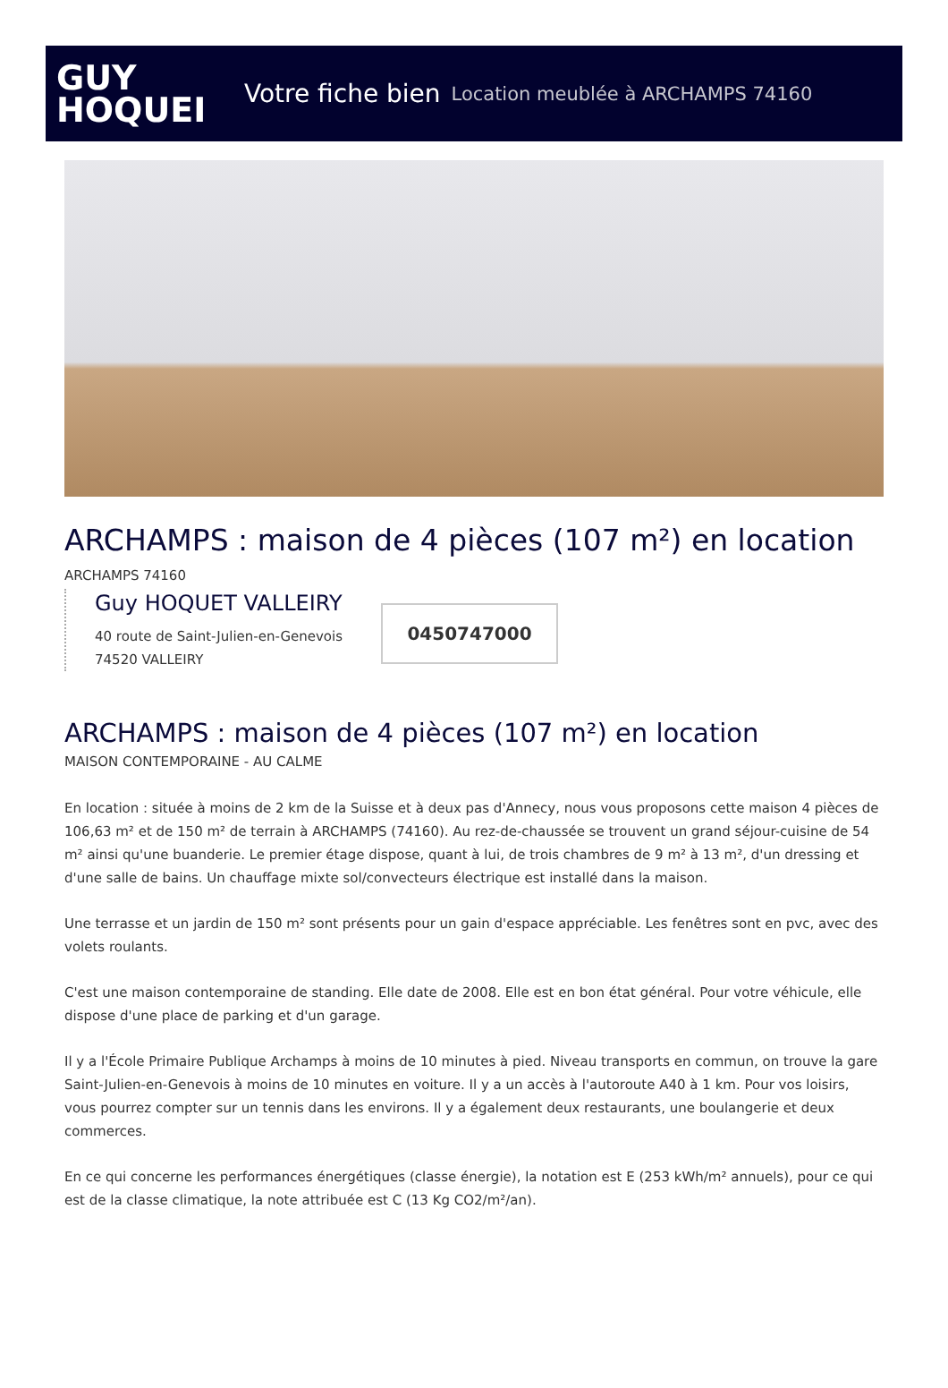GUY
HOQUEI
Votre fiche bien Location meublée à ARCHAMPS 74160
ARCHAMPS : maison de 4 pièces (107 m²) en location
ARCHAMPS 74160
Guy HOQUET VALLEIRY
40 route de Saint-Julien-en-Genevois
74520 VALLEIRY
0450747000
ARCHAMPS : maison de 4 pièces (107 m²) en location
MAISON CONTEMPORAINE - AU CALME
En location : située à moins de 2 km de la Suisse et à deux pas d'Annecy, nous vous proposons cette maison 4 pièces de 106,63 m² et de 150 m² de terrain à ARCHAMPS (74160). Au rez-de-chaussée se trouvent un grand séjour-cuisine de 54 m² ainsi qu'une buanderie. Le premier étage dispose, quant à lui, de trois chambres de 9 m² à 13 m², d'un dressing et d'une salle de bains. Un chauffage mixte sol/convecteurs électrique est installé dans la maison.
Une terrasse et un jardin de 150 m² sont présents pour un gain d'espace appréciable. Les fenêtres sont en pvc, avec des volets roulants.
C'est une maison contemporaine de standing. Elle date de 2008. Elle est en bon état général. Pour votre véhicule, elle dispose d'une place de parking et d'un garage.
Il y a l'École Primaire Publique Archamps à moins de 10 minutes à pied. Niveau transports en commun, on trouve la gare Saint-Julien-en-Genevois à moins de 10 minutes en voiture. Il y a un accès à l'autoroute A40 à 1 km. Pour vos loisirs, vous pourrez compter sur un tennis dans les environs. Il y a également deux restaurants, une boulangerie et deux commerces.
En ce qui concerne les performances énergétiques (classe énergie), la notation est E (253 kWh/m² annuels), pour ce qui est de la classe climatique, la note attribuée est C (13 Kg CO2/m²/an).